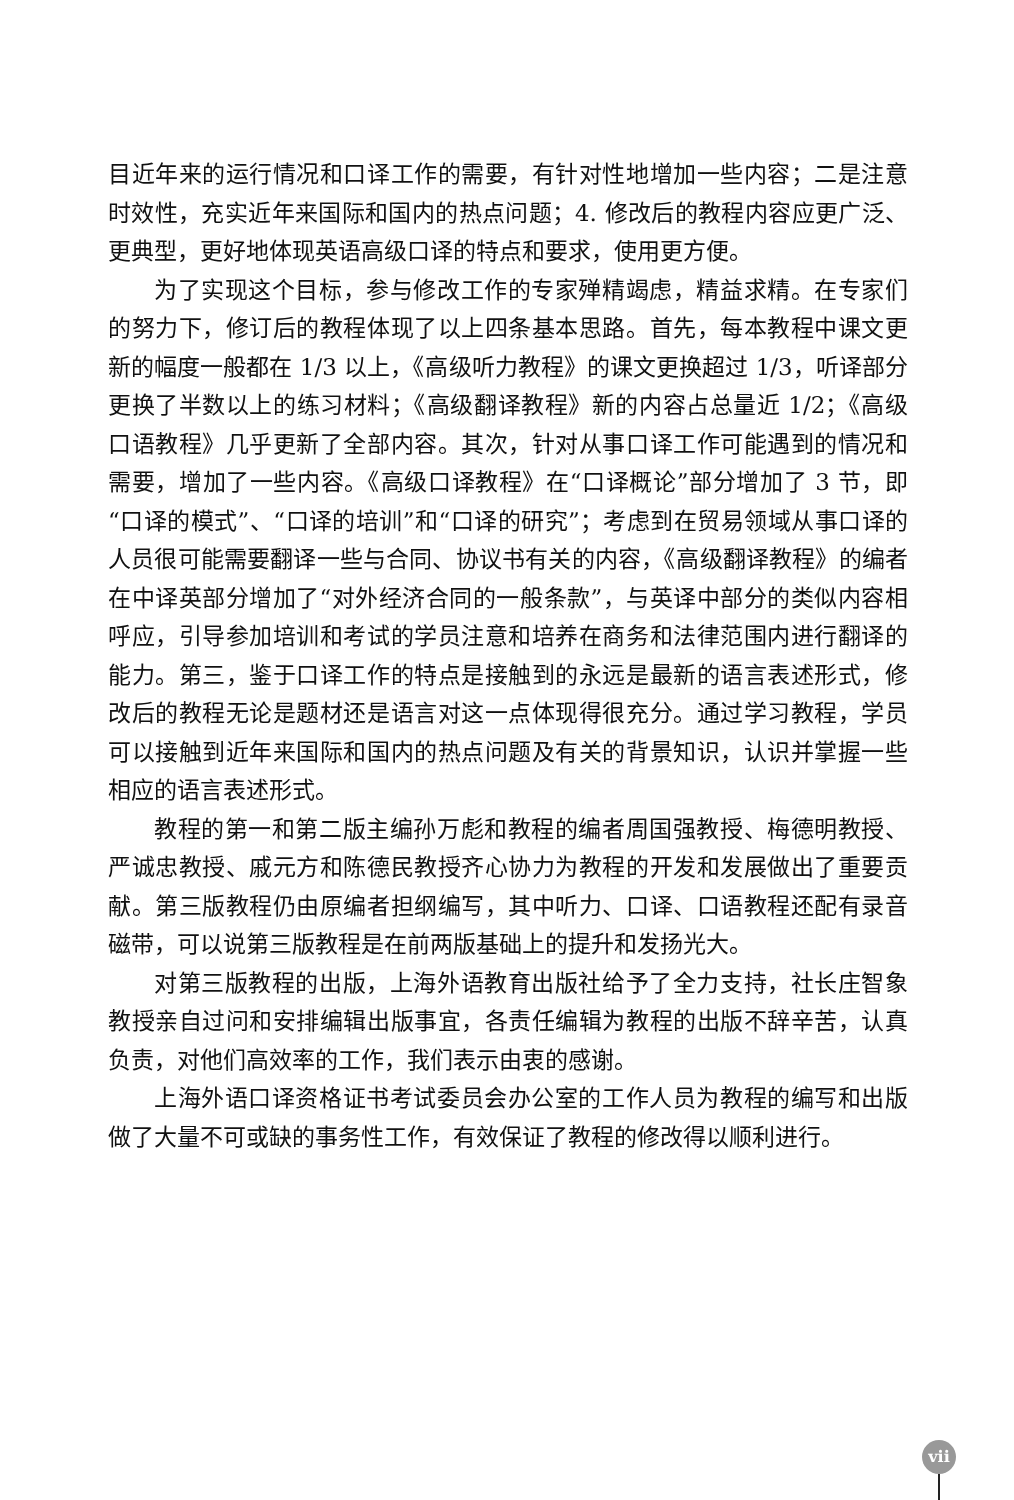目近年来的运行情况和口译工作的需要，有针对性地增加一些内容；二是注意时效性，充实近年来国际和国内的热点问题；4. 修改后的教程内容应更广泛、更典型，更好地体现英语高级口译的特点和要求，使用更方便。
为了实现这个目标，参与修改工作的专家殚精竭虑，精益求精。在专家们的努力下，修订后的教程体现了以上四条基本思路。首先，每本教程中课文更新的幅度一般都在 1/3 以上，《高级听力教程》的课文更换超过 1/3，听译部分更换了半数以上的练习材料；《高级翻译教程》新的内容占总量近 1/2；《高级口语教程》几乎更新了全部内容。其次，针对从事口译工作可能遇到的情况和需要，增加了一些内容。《高级口译教程》在“口译概论”部分增加了 3 节，即“口译的模式”、“口译的培训”和“口译的研究”；考虑到在贸易领域从事口译的人员很可能需要翻译一些与合同、协议书有关的内容，《高级翻译教程》的编者在中译英部分增加了“对外经济合同的一般条款”，与英译中部分的类似内容相呼应，引导参加培训和考试的学员注意和培养在商务和法律范围内进行翻译的能力。第三，鉴于口译工作的特点是接触到的永远是最新的语言表述形式，修改后的教程无论是题材还是语言对这一点体现得很充分。通过学习教程，学员可以接触到近年来国际和国内的热点问题及有关的背景知识，认识并掌握一些相应的语言表述形式。
教程的第一和第二版主编孙万彪和教程的编者周国强教授、梅德明教授、严诚忠教授、戚元方和陈德民教授齐心协力为教程的开发和发展做出了重要贡献。第三版教程仍由原编者担纲编写，其中听力、口译、口语教程还配有录音磁带，可以说第三版教程是在前两版基础上的提升和发扬光大。
对第三版教程的出版，上海外语教育出版社给予了全力支持，社长庄智象教授亲自过问和安排编辑出版事宜，各责任编辑为教程的出版不辞辛苦，认真负责，对他们高效率的工作，我们表示由衷的感谢。
上海外语口译资格证书考试委员会办公室的工作人员为教程的编写和出版做了大量不可或缺的事务性工作，有效保证了教程的修改得以顺利进行。
vii